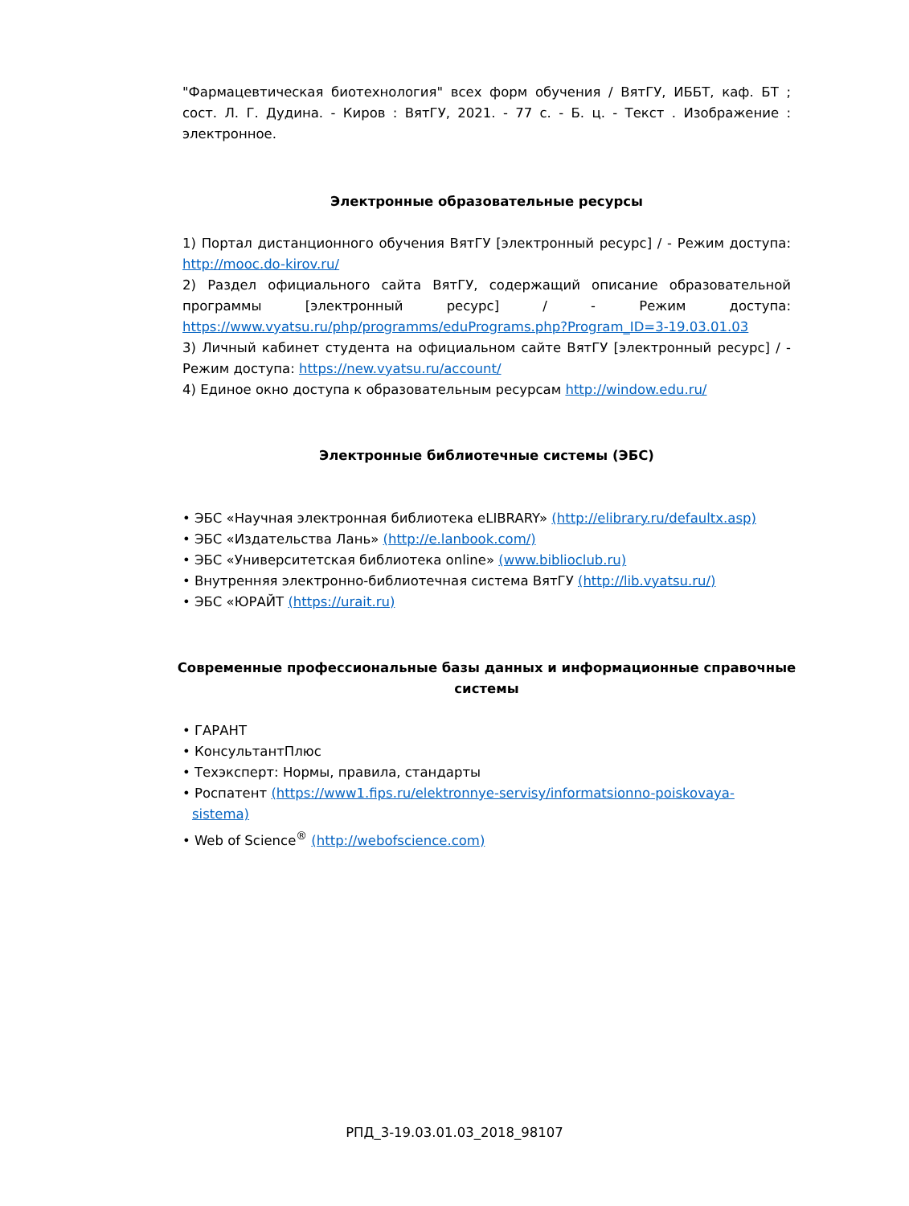"Фармацевтическая биотехнология" всех форм обучения / ВятГУ, ИББТ, каф. БТ ; сост. Л. Г. Дудина. - Киров : ВятГУ, 2021. - 77 с. - Б. ц. - Текст . Изображение : электронное.
Электронные образовательные ресурсы
1) Портал дистанционного обучения ВятГУ [электронный ресурс] / - Режим доступа: http://mooc.do-kirov.ru/
2) Раздел официального сайта ВятГУ, содержащий описание образовательной программы [электронный ресурс] / - Режим доступа: https://www.vyatsu.ru/php/programms/eduPrograms.php?Program_ID=3-19.03.01.03
3) Личный кабинет студента на официальном сайте ВятГУ [электронный ресурс] / - Режим доступа: https://new.vyatsu.ru/account/
4) Единое окно доступа к образовательным ресурсам http://window.edu.ru/
Электронные библиотечные системы (ЭБС)
• ЭБС «Научная электронная библиотека eLIBRARY» (http://elibrary.ru/defaultx.asp)
• ЭБС «Издательства Лань» (http://e.lanbook.com/)
• ЭБС «Университетская библиотека online» (www.biblioclub.ru)
• Внутренняя электронно-библиотечная система ВятГУ (http://lib.vyatsu.ru/)
• ЭБС «ЮРАЙТ (https://urait.ru)
Современные профессиональные базы данных и информационные справочные системы
• ГАРАНТ
• КонсультантПлюс
• Техэксперт: Нормы, правила, стандарты
• Роспатент (https://www1.fips.ru/elektronnye-servisy/informatsionno-poiskovaya-sistema)
• Web of Science<sup>®</sup> (http://webofscience.com)
РПД_3-19.03.01.03_2018_98107